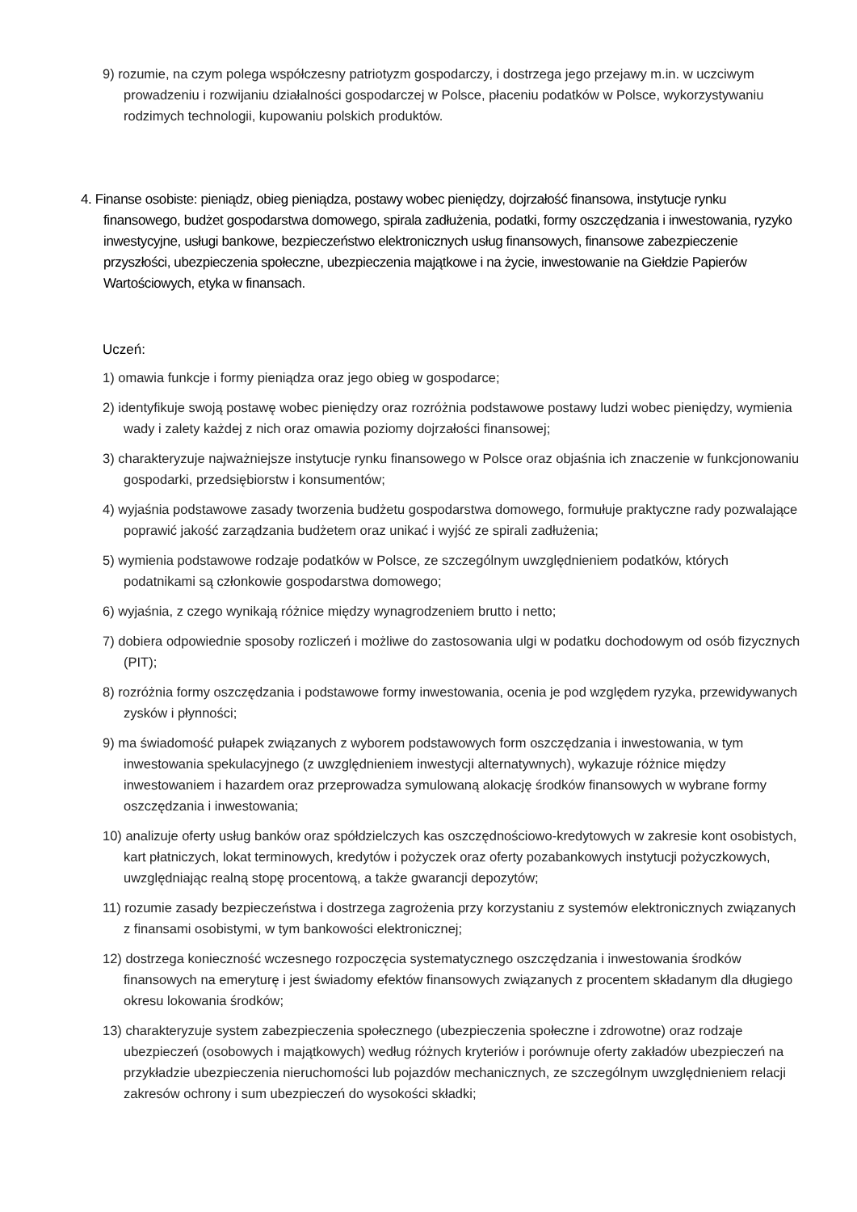9) rozumie, na czym polega współczesny patriotyzm gospodarczy, i dostrzega jego przejawy m.in. w uczciwym prowadzeniu i rozwijaniu działalności gospodarczej w Polsce, płaceniu podatków w Polsce, wykorzystywaniu rodzimych technologii, kupowaniu polskich produktów.
4. Finanse osobiste: pieniądz, obieg pieniądza, postawy wobec pieniędzy, dojrzałość finansowa, instytucje rynku finansowego, budżet gospodarstwa domowego, spirala zadłużenia, podatki, formy oszczędzania i inwestowania, ryzyko inwestycyjne, usługi bankowe, bezpieczeństwo elektronicznych usług finansowych, finansowe zabezpieczenie przyszłości, ubezpieczenia społeczne, ubezpieczenia majątkowe i na życie, inwestowanie na Giełdzie Papierów Wartościowych, etyka w finansach.
Uczeń:
1) omawia funkcje i formy pieniądza oraz jego obieg w gospodarce;
2) identyfikuje swoją postawę wobec pieniędzy oraz rozróżnia podstawowe postawy ludzi wobec pieniędzy, wymienia wady i zalety każdej z nich oraz omawia poziomy dojrzałości finansowej;
3) charakteryzuje najważniejsze instytucje rynku finansowego w Polsce oraz objaśnia ich znaczenie w funkcjonowaniu gospodarki, przedsiębiorstw i konsumentów;
4) wyjaśnia podstawowe zasady tworzenia budżetu gospodarstwa domowego, formułuje praktyczne rady pozwalające poprawić jakość zarządzania budżetem oraz unikać i wyjść ze spirali zadłużenia;
5) wymienia podstawowe rodzaje podatków w Polsce, ze szczególnym uwzględnieniem podatków, których podatnikami są członkowie gospodarstwa domowego;
6) wyjaśnia, z czego wynikają różnice między wynagrodzeniem brutto i netto;
7) dobiera odpowiednie sposoby rozliczeń i możliwe do zastosowania ulgi w podatku dochodowym od osób fizycznych (PIT);
8) rozróżnia formy oszczędzania i podstawowe formy inwestowania, ocenia je pod względem ryzyka, przewidywanych zysków i płynności;
9) ma świadomość pułapek związanych z wyborem podstawowych form oszczędzania i inwestowania, w tym inwestowania spekulacyjnego (z uwzględnieniem inwestycji alternatywnych), wykazuje różnice między inwestowaniem i hazardem oraz przeprowadza symulowaną alokację środków finansowych w wybrane formy oszczędzania i inwestowania;
10) analizuje oferty usług banków oraz spółdzielczych kas oszczędnościowo-kredytowych w zakresie kont osobistych, kart płatniczych, lokat terminowych, kredytów i pożyczek oraz oferty pozabankowych instytucji pożyczkowych, uwzględniając realną stopę procentową, a także gwarancji depozytów;
11) rozumie zasady bezpieczeństwa i dostrzega zagrożenia przy korzystaniu z systemów elektronicznych związanych z finansami osobistymi, w tym bankowości elektronicznej;
12) dostrzega konieczność wczesnego rozpoczęcia systematycznego oszczędzania i inwestowania środków finansowych na emeryturę i jest świadomy efektów finansowych związanych z procentem składanym dla długiego okresu lokowania środków;
13) charakteryzuje system zabezpieczenia społecznego (ubezpieczenia społeczne i zdrowotne) oraz rodzaje ubezpieczeń (osobowych i majątkowych) według różnych kryteriów i porównuje oferty zakładów ubezpieczeń na przykładzie ubezpieczenia nieruchomości lub pojazdów mechanicznych, ze szczególnym uwzględnieniem relacji zakresów ochrony i sum ubezpieczeń do wysokości składki;